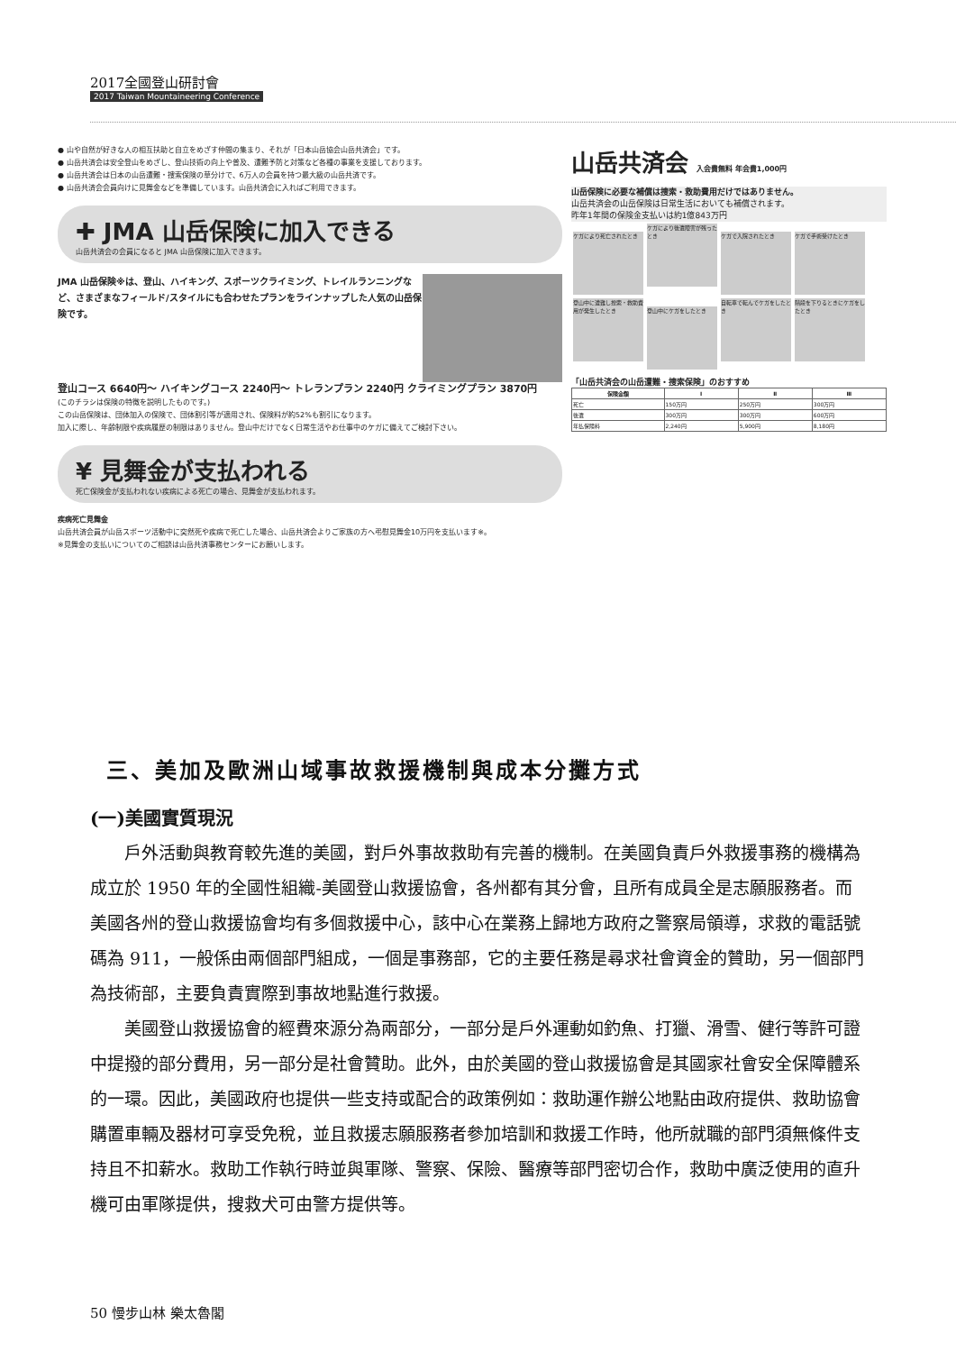2017全國登山研討會
2017 Taiwan Mountaineering Conference
● 山や自然が好きな人の相互扶助と自立をめざす仲間の集まり、それが「日本山岳協会山岳共済会」です。
● 山岳共済会は安全登山をめざし、登山技術の向上や普及、遭難予防と対策など各種の事業を支援しております。
● 山岳共済会は日本の山岳遭難・捜索保険の草分けで、6万人の会員を持つ最大級の山岳共済です。
● 山岳共済会会員向けに見舞金などを準備しています。山岳共済会に入ればご利用できます。
✚ JMA 山岳保険に加入できる
山岳共済会の会員になると JMA 山岳保険に加入できます。
JMA 山岳保険※は、登山、ハイキング、スポーツクライミング、トレイルランニングなど、さまざまなフィールド/スタイルにも合わせたプランをラインナップした人気の山岳保険です。
登山コース 6640円〜 ハイキングコース 2240円〜 トレランプラン 2240円 クライミングプラン 3870円
(このチラシは保険の特徴を説明したものです。)
この山岳保険は、団体加入の保険で、団体割引等が適用され、保険料が約52%も割引になります。
加入に際し、年齢制限や疾病履歴の制限はありません。登山中だけでなく日常生活やお仕事中のケガに備えてご検討下さい。
¥ 見舞金が支払われる
死亡保険金が支払われない疾病による死亡の場合、見舞金が支払われます。
疾病死亡見舞金
山岳共済会員が山岳スポーツ活動中に突然死や疾病で死亡した場合、山岳共済会よりご家族の方へ弔慰見舞金10万円を支払います※。
※見舞金の支払いについてのご相談は山岳共済事務センターにお願いします。
山岳共済会 入会費無料 年会費1,000円
山岳保険に必要な補償は捜索・救助費用だけではありません。
山岳共済会の山岳保険は日常生活においても補償されます。
昨年1年間の保険金支払いは約1億843万円
ケガにより死亡されたとき
ケガにより後遺障害が残ったとき
ケガで入院されたとき ケガで手術受けたとき
登山中に遭難し捜索・救助費用が発生したとき
登山中にケガをしたとき
自転車で転んでケガをしたとき
階段を下りるときにケガをしたとき
「山岳共済会の山岳遭難・捜索保険」のおすすめ
| 保険金額 | Ⅰ | Ⅱ | Ⅲ |
| --- | --- | --- | --- |
| 死亡 | 150万円 | 250万円 | 300万円 |
| 後遺 | 300万円 | 300万円 | 600万円 |
| 年払保険料 | 2,240円 | 5,900円 | 8,180円 |
三、美加及歐洲山域事故救援機制與成本分攤方式
(一)美國實質現況
戶外活動與教育較先進的美國，對戶外事故救助有完善的機制。在美國負責戶外救援事務的機構為成立於 1950 年的全國性組織-美國登山救援協會，各州都有其分會，且所有成員全是志願服務者。而美國各州的登山救援協會均有多個救援中心，該中心在業務上歸地方政府之警察局領導，求救的電話號碼為 911，一般係由兩個部門組成，一個是事務部，它的主要任務是尋求社會資金的贊助，另一個部門為技術部，主要負責實際到事故地點進行救援。
美國登山救援協會的經費來源分為兩部分，一部分是戶外運動如釣魚、打獵、滑雪、健行等許可證中提撥的部分費用，另一部分是社會贊助。此外，由於美國的登山救援協會是其國家社會安全保障體系的一環。因此，美國政府也提供一些支持或配合的政策例如：救助運作辦公地點由政府提供、救助協會購置車輛及器材可享受免稅，並且救援志願服務者參加培訓和救援工作時，他所就職的部門須無條件支持且不扣薪水。救助工作執行時並與軍隊、警察、保險、醫療等部門密切合作，救助中廣泛使用的直升機可由軍隊提供，搜救犬可由警方提供等。
50 慢步山林 樂太魯閣